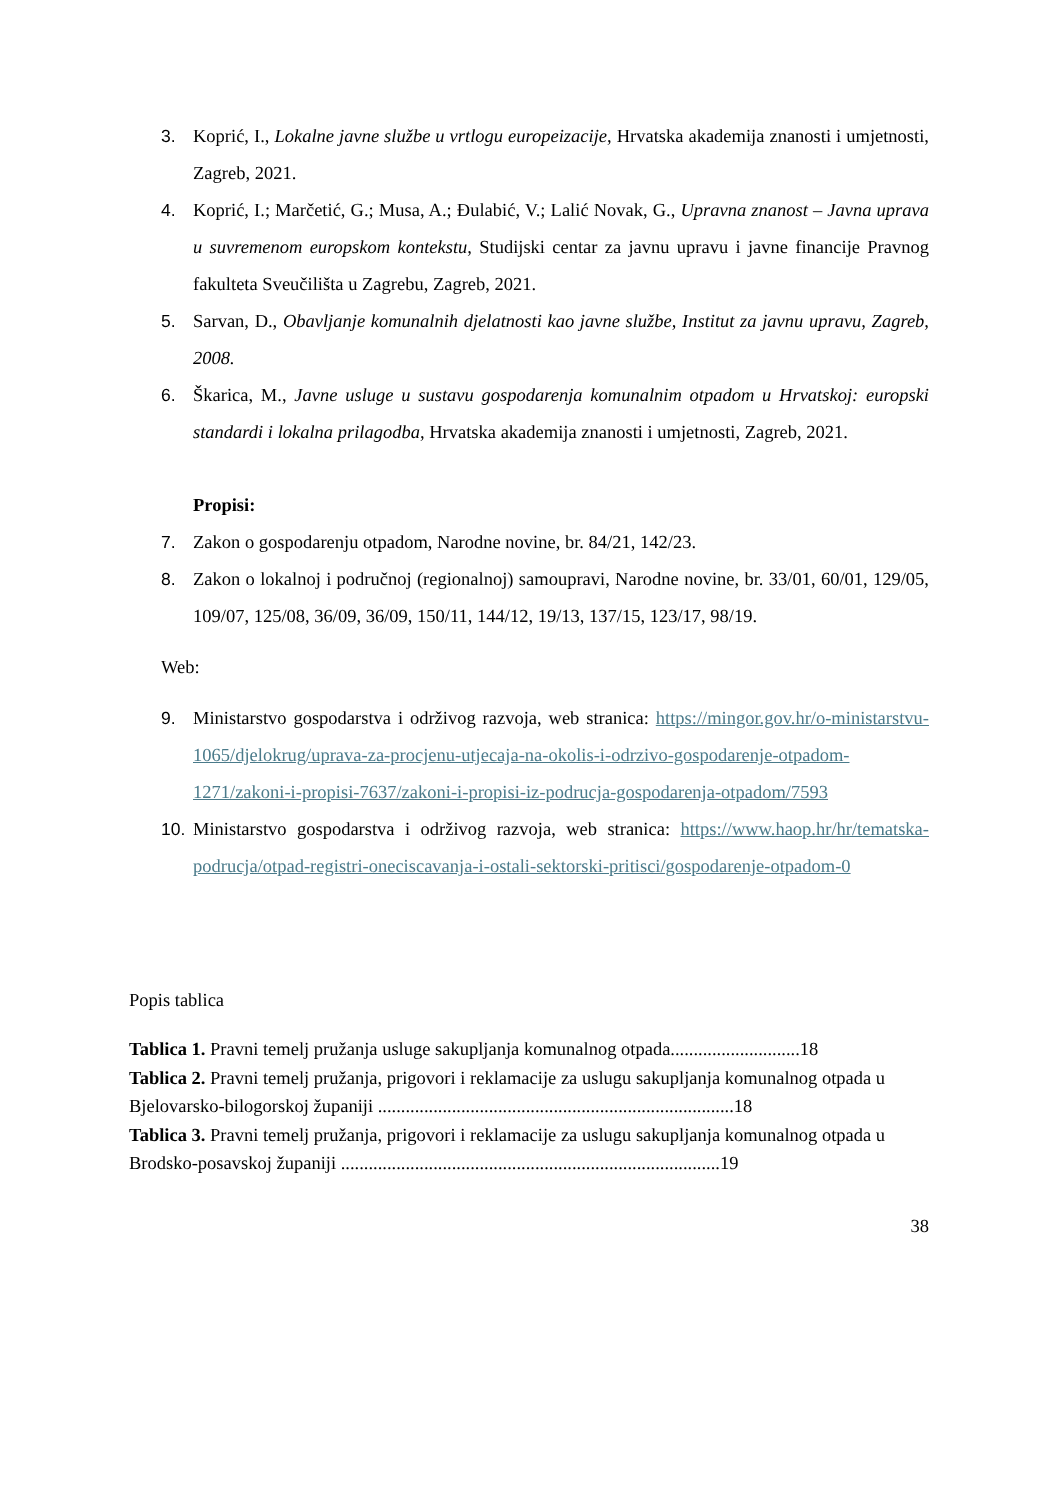3. Koprić, I., Lokalne javne službe u vrtlogu europeizacije, Hrvatska akademija znanosti i umjetnosti, Zagreb, 2021.
4. Koprić, I.; Marčetić, G.; Musa, A.; Đulabić, V.; Lalić Novak, G., Upravna znanost – Javna uprava u suvremenom europskom kontekstu, Studijski centar za javnu upravu i javne financije Pravnog fakulteta Sveučilišta u Zagrebu, Zagreb, 2021.
5. Sarvan, D., Obavljanje komunalnih djelatnosti kao javne službe, Institut za javnu upravu, Zagreb, 2008.
6. Škarica, M., Javne usluge u sustavu gospodarenja komunalnim otpadom u Hrvatskoj: europski standardi i lokalna prilagodba, Hrvatska akademija znanosti i umjetnosti, Zagreb, 2021.
Propisi:
7. Zakon o gospodarenju otpadom, Narodne novine, br. 84/21, 142/23.
8. Zakon o lokalnoj i područnoj (regionalnoj) samoupravi, Narodne novine, br. 33/01, 60/01, 129/05, 109/07, 125/08, 36/09, 36/09, 150/11, 144/12, 19/13, 137/15, 123/17, 98/19.
Web:
9. Ministarstvo gospodarstva i održivog razvoja, web stranica: https://mingor.gov.hr/o-ministarstvu-1065/djelokrug/uprava-za-procjenu-utjecaja-na-okolis-i-odrzivo-gospodarenje-otpadom-1271/zakoni-i-propisi-7637/zakoni-i-propisi-iz-podrucja-gospodarenja-otpadom/7593
10. Ministarstvo gospodarstva i održivog razvoja, web stranica: https://www.haop.hr/hr/tematska-podrucja/otpad-registri-oneciscavanja-i-ostali-sektorski-pritisci/gospodarenje-otpadom-0
Popis tablica
Tablica 1. Pravni temelj pružanja usluge sakupljanja komunalnog otpada............................18
Tablica 2. Pravni temelj pružanja, prigovori i reklamacije za uslugu sakupljanja komunalnog otpada u Bjelovarsko-bilogorskoj županiji .............................................................................18
Tablica 3. Pravni temelj pružanja, prigovori i reklamacije za uslugu sakupljanja komunalnog otpada u Brodsko-posavskoj županiji ..................................................................................19
38